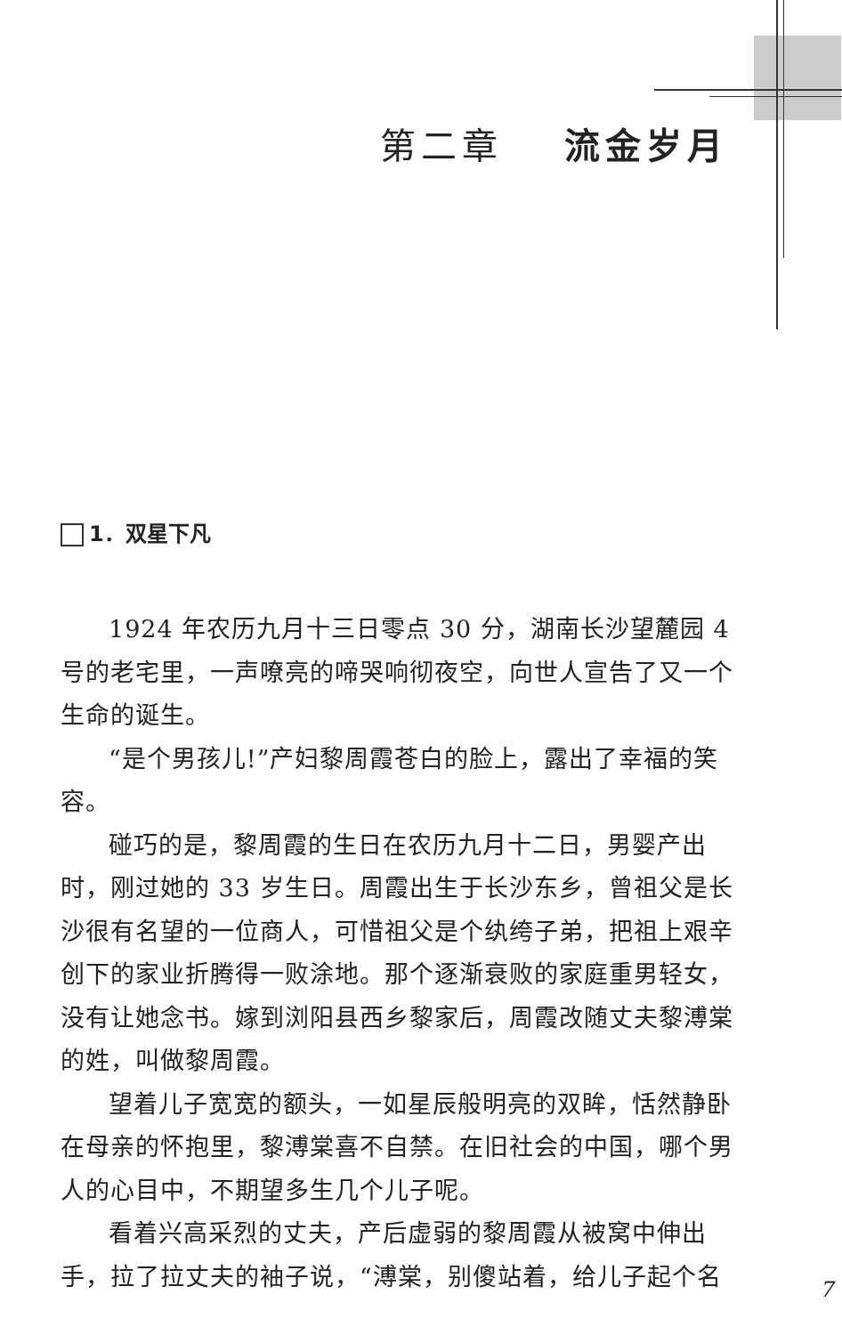第二章 流金岁月
1．双星下凡
1924 年农历九月十三日零点 30 分，湖南长沙望麓园 4 号的老宅里，一声嘹亮的啼哭响彻夜空，向世人宣告了又一个生命的诞生。
“是个男孩儿!”产妇黎周霞苍白的脸上，露出了幸福的笑容。
碰巧的是，黎周霞的生日在农历九月十二日，男婴产出时，刚过她的 33 岁生日。周霞出生于长沙东乡，曾祖父是长沙很有名望的一位商人，可惜祖父是个纨绔子弟，把祖上艰辛创下的家业折腾得一败涂地。那个逐渐衰败的家庭重男轻女，没有让她念书。嫁到浏阳县西乡黎家后，周霞改随丈夫黎溥棠的姓，叫做黎周霞。
望着儿子宽宽的额头，一如星辰般明亮的双眸，恬然静卧在母亲的怀抱里，黎溥棠喜不自禁。在旧社会的中国，哪个男人的心目中，不期望多生几个儿子呢。
看着兴高采烈的丈夫，产后虚弱的黎周霞从被窝中伸出手，拉了拉丈夫的袖子说，“溥棠，别傻站着，给儿子起个名
7